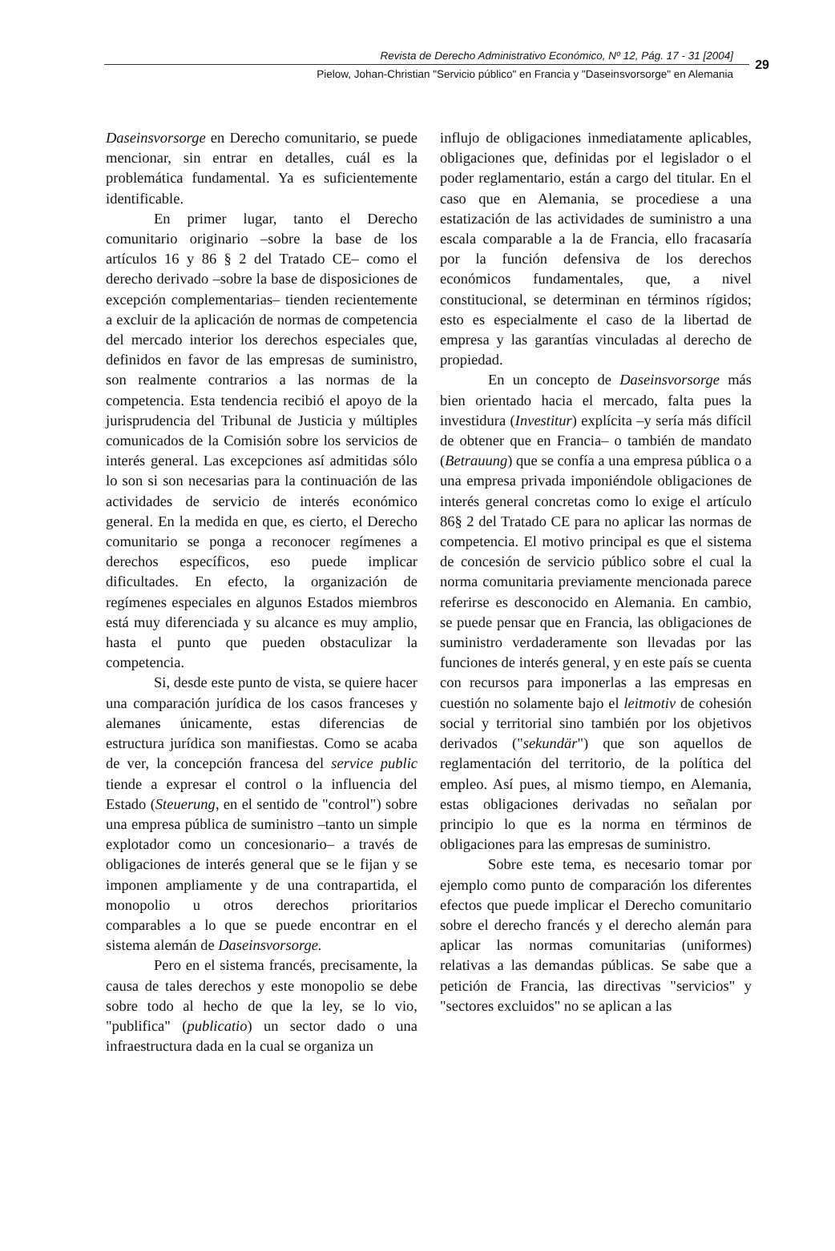Revista de Derecho Administrativo Económico, Nº 12, Pág. 17 - 31 [2004]
Pielow, Johan-Christian "Servicio público" en Francia y "Daseinsvorsorge" en Alemania
29
Daseinsvorsorge en Derecho comunitario, se puede mencionar, sin entrar en detalles, cuál es la problemática fundamental. Ya es suficientemente identificable.
En primer lugar, tanto el Derecho comunitario originario –sobre la base de los artículos 16 y 86 § 2 del Tratado CE– como el derecho derivado –sobre la base de disposiciones de excepción complementarias– tienden recientemente a excluir de la aplicación de normas de competencia del mercado interior los derechos especiales que, definidos en favor de las empresas de suministro, son realmente contrarios a las normas de la competencia. Esta tendencia recibió el apoyo de la jurisprudencia del Tribunal de Justicia y múltiples comunicados de la Comisión sobre los servicios de interés general. Las excepciones así admitidas sólo lo son si son necesarias para la continuación de las actividades de servicio de interés económico general. En la medida en que, es cierto, el Derecho comunitario se ponga a reconocer regímenes a derechos específicos, eso puede implicar dificultades. En efecto, la organización de regímenes especiales en algunos Estados miembros está muy diferenciada y su alcance es muy amplio, hasta el punto que pueden obstaculizar la competencia.
Si, desde este punto de vista, se quiere hacer una comparación jurídica de los casos franceses y alemanes únicamente, estas diferencias de estructura jurídica son manifiestas. Como se acaba de ver, la concepción francesa del service public tiende a expresar el control o la influencia del Estado (Steuerung, en el sentido de "control") sobre una empresa pública de suministro –tanto un simple explotador como un concesionario– a través de obligaciones de interés general que se le fijan y se imponen ampliamente y de una contrapartida, el monopolio u otros derechos prioritarios comparables a lo que se puede encontrar en el sistema alemán de Daseinsvorsorge.
Pero en el sistema francés, precisamente, la causa de tales derechos y este monopolio se debe sobre todo al hecho de que la ley, se lo vio, "publifica" (publicatio) un sector dado o una infraestructura dada en la cual se organiza un
influjo de obligaciones inmediatamente aplicables, obligaciones que, definidas por el legislador o el poder reglamentario, están a cargo del titular. En el caso que en Alemania, se procediese a una estatización de las actividades de suministro a una escala comparable a la de Francia, ello fracasaría por la función defensiva de los derechos económicos fundamentales, que, a nivel constitucional, se determinan en términos rígidos; esto es especialmente el caso de la libertad de empresa y las garantías vinculadas al derecho de propiedad.
En un concepto de Daseinsvorsorge más bien orientado hacia el mercado, falta pues la investidura (Investitur) explícita –y sería más difícil de obtener que en Francia– o también de mandato (Betrauung) que se confía a una empresa pública o a una empresa privada imponiéndole obligaciones de interés general concretas como lo exige el artículo 86§ 2 del Tratado CE para no aplicar las normas de competencia. El motivo principal es que el sistema de concesión de servicio público sobre el cual la norma comunitaria previamente mencionada parece referirse es desconocido en Alemania. En cambio, se puede pensar que en Francia, las obligaciones de suministro verdaderamente son llevadas por las funciones de interés general, y en este país se cuenta con recursos para imponerlas a las empresas en cuestión no solamente bajo el leitmotiv de cohesión social y territorial sino también por los objetivos derivados ("sekundär") que son aquellos de reglamentación del territorio, de la política del empleo. Así pues, al mismo tiempo, en Alemania, estas obligaciones derivadas no señalan por principio lo que es la norma en términos de obligaciones para las empresas de suministro.
Sobre este tema, es necesario tomar por ejemplo como punto de comparación los diferentes efectos que puede implicar el Derecho comunitario sobre el derecho francés y el derecho alemán para aplicar las normas comunitarias (uniformes) relativas a las demandas públicas. Se sabe que a petición de Francia, las directivas "servicios" y "sectores excluidos" no se aplican a las